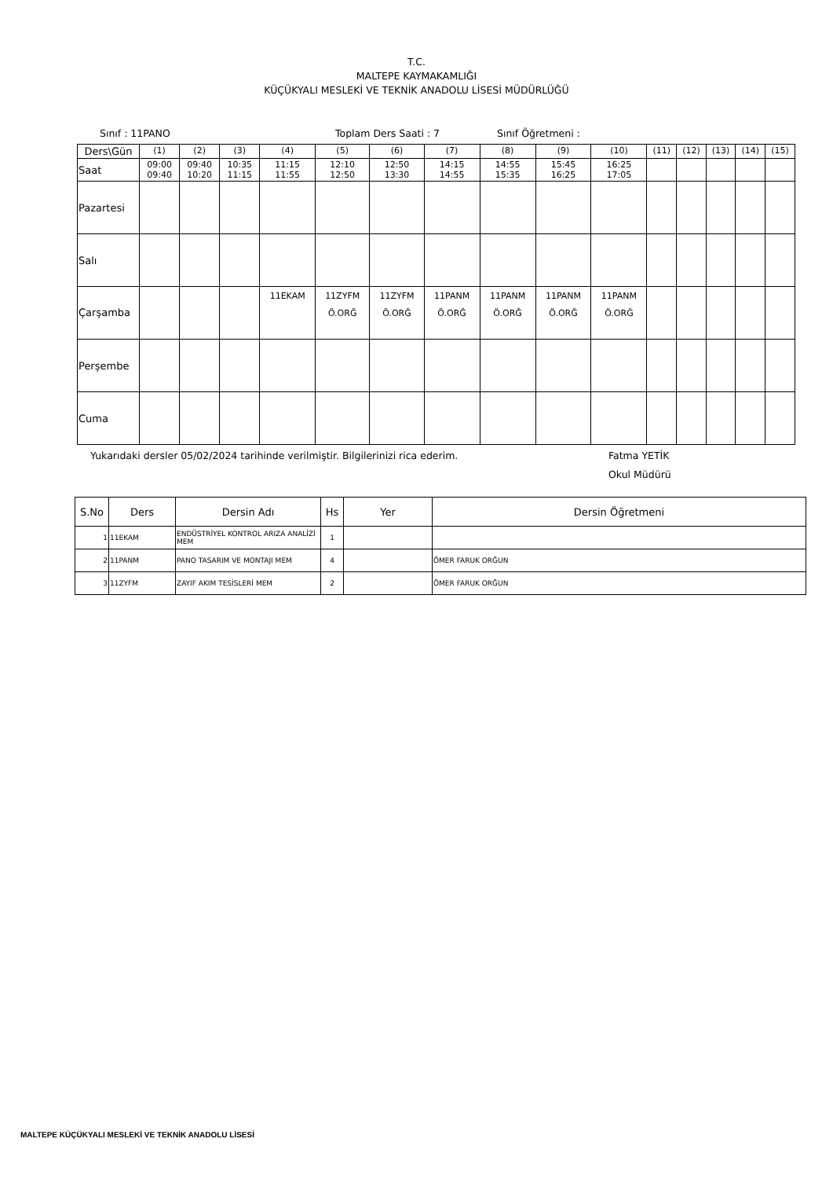T.C.
MALTEPE KAYMAKAMLIĞI
KÜÇÜKYALI MESLEKİ VE TEKNİK ANADOLU LİSESİ MÜDÜRLÜĞÜ
Sınıf : 11PANO Toplam Ders Saati : 7 Sınıf Öğretmeni :
| Ders\Gün | (1) | (2) | (3) | (4) | (5) | (6) | (7) | (8) | (9) | (10) | (11) | (12) | (13) | (14) | (15) |
| Saat | 09:00 09:40 | 09:40 10:20 | 10:35 11:15 | 11:15 11:55 | 12:10 12:50 | 12:50 13:30 | 14:15 14:55 | 14:55 15:35 | 15:45 16:25 | 16:25 17:05 | | | | | |
| Pazartesi | | | | | | | | | | | | | | | |
| Salı | | | | | | | | | | | | | | | |
| Çarşamba | | | | 11EKAM | 11ZYFM Ö.ORĞ | 11ZYFM Ö.ORĞ | 11PANM Ö.ORĞ | 11PANM Ö.ORĞ | 11PANM Ö.ORĞ | 11PANM Ö.ORĞ | | | | | |
| Perşembe | | | | | | | | | | | | | | | |
| Cuma | | | | | | | | | | | | | | | |
Yukarıdaki dersler 05/02/2024 tarihinde verilmiştir. Bilgilerinizi rica ederim. Fatma YETİK
Okul Müdürü
| S.No | Ders | Dersin Adı | Hs | Yer | Dersin Öğretmeni |
| --- | --- | --- | --- | --- | --- |
| 1 | 11EKAM | ENDÜSTRİYEL KONTROL ARIZA ANALİZİ MEM | 1 | | |
| 2 | 11PANM | PANO TASARIM VE MONTAJI MEM | 4 | | ÖMER FARUK ORĞUN |
| 3 | 11ZYFM | ZAYIF AKIM TESİSLERİ MEM | 2 | | ÖMER FARUK ORĞUN |
MALTEPE KÜÇÜKYALI MESLEKİ VE TEKNİK ANADOLU LİSESİ